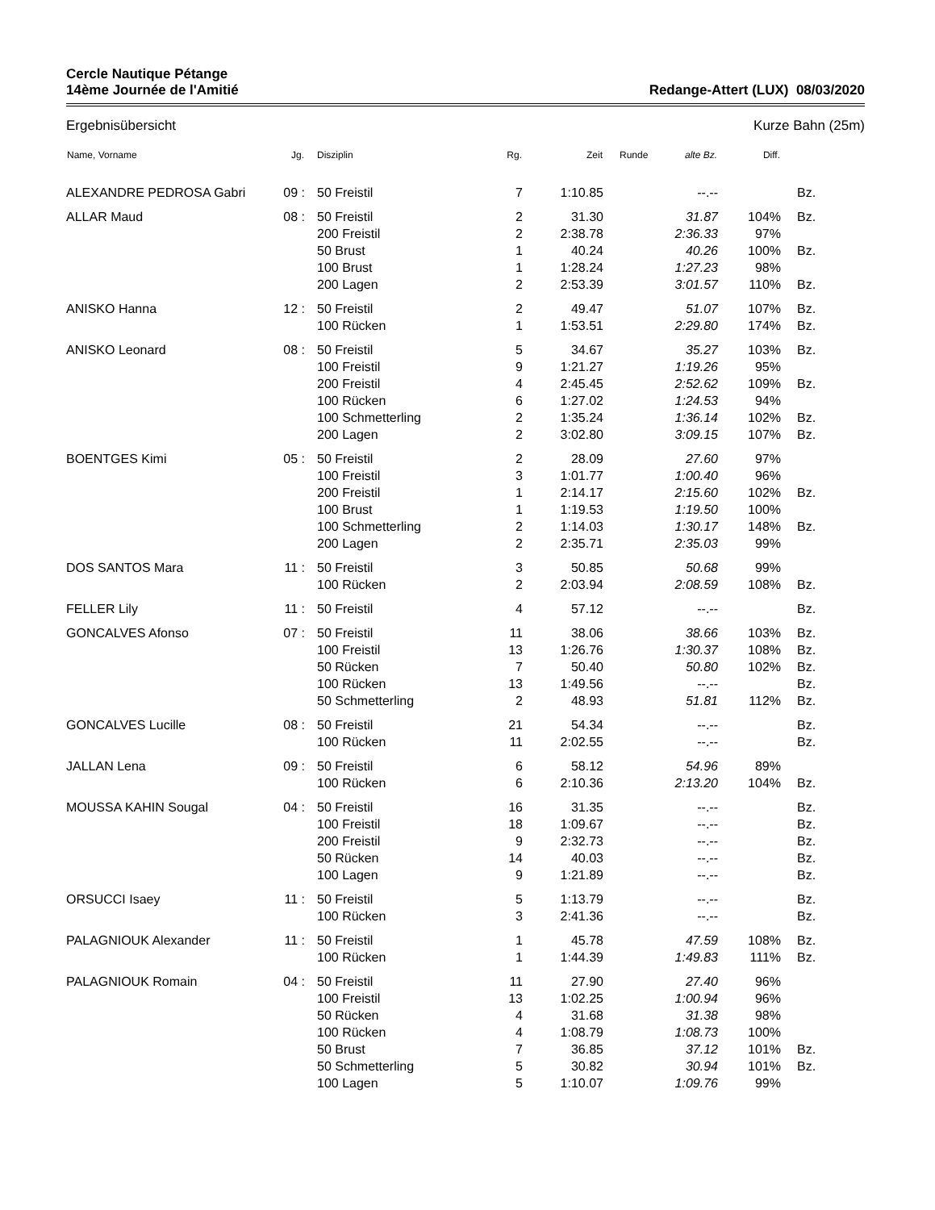Cercle Nautique Pétange
14ème Journée de l'Amitié
Redange-Attert (LUX) 08/03/2020
Ergebnisübersicht Kurze Bahn (25m)
| Name, Vorname | Jg. | Disziplin | Rg. | Zeit | Runde | alte Bz. | Diff. | |
| --- | --- | --- | --- | --- | --- | --- | --- | --- |
| ALEXANDRE PEDROSA Gabri | 09 : | 50 Freistil | 7 | 1:10.85 | | --.-- | | Bz. |
| ALLAR Maud | 08 : | 50 Freistil | 2 | 31.30 | | 31.87 | 104% | Bz. |
| | | 200 Freistil | 2 | 2:38.78 | | 2:36.33 | 97% | |
| | | 50 Brust | 1 | 40.24 | | 40.26 | 100% | Bz. |
| | | 100 Brust | 1 | 1:28.24 | | 1:27.23 | 98% | |
| | | 200 Lagen | 2 | 2:53.39 | | 3:01.57 | 110% | Bz. |
| ANISKO Hanna | 12 : | 50 Freistil | 2 | 49.47 | | 51.07 | 107% | Bz. |
| | | 100 Rücken | 1 | 1:53.51 | | 2:29.80 | 174% | Bz. |
| ANISKO Leonard | 08 : | 50 Freistil | 5 | 34.67 | | 35.27 | 103% | Bz. |
| | | 100 Freistil | 9 | 1:21.27 | | 1:19.26 | 95% | |
| | | 200 Freistil | 4 | 2:45.45 | | 2:52.62 | 109% | Bz. |
| | | 100 Rücken | 6 | 1:27.02 | | 1:24.53 | 94% | |
| | | 100 Schmetterling | 2 | 1:35.24 | | 1:36.14 | 102% | Bz. |
| | | 200 Lagen | 2 | 3:02.80 | | 3:09.15 | 107% | Bz. |
| BOENTGES Kimi | 05 : | 50 Freistil | 2 | 28.09 | | 27.60 | 97% | |
| | | 100 Freistil | 3 | 1:01.77 | | 1:00.40 | 96% | |
| | | 200 Freistil | 1 | 2:14.17 | | 2:15.60 | 102% | Bz. |
| | | 100 Brust | 1 | 1:19.53 | | 1:19.50 | 100% | |
| | | 100 Schmetterling | 2 | 1:14.03 | | 1:30.17 | 148% | Bz. |
| | | 200 Lagen | 2 | 2:35.71 | | 2:35.03 | 99% | |
| DOS SANTOS Mara | 11 : | 50 Freistil | 3 | 50.85 | | 50.68 | 99% | |
| | | 100 Rücken | 2 | 2:03.94 | | 2:08.59 | 108% | Bz. |
| FELLER Lily | 11 : | 50 Freistil | 4 | 57.12 | | --.-- | | Bz. |
| GONCALVES Afonso | 07 : | 50 Freistil | 11 | 38.06 | | 38.66 | 103% | Bz. |
| | | 100 Freistil | 13 | 1:26.76 | | 1:30.37 | 108% | Bz. |
| | | 50 Rücken | 7 | 50.40 | | 50.80 | 102% | Bz. |
| | | 100 Rücken | 13 | 1:49.56 | | --.-- | | Bz. |
| | | 50 Schmetterling | 2 | 48.93 | | 51.81 | 112% | Bz. |
| GONCALVES Lucille | 08 : | 50 Freistil | 21 | 54.34 | | --.-- | | Bz. |
| | | 100 Rücken | 11 | 2:02.55 | | --.-- | | Bz. |
| JALLAN Lena | 09 : | 50 Freistil | 6 | 58.12 | | 54.96 | 89% | |
| | | 100 Rücken | 6 | 2:10.36 | | 2:13.20 | 104% | Bz. |
| MOUSSA KAHIN Sougal | 04 : | 50 Freistil | 16 | 31.35 | | --.-- | | Bz. |
| | | 100 Freistil | 18 | 1:09.67 | | --.-- | | Bz. |
| | | 200 Freistil | 9 | 2:32.73 | | --.-- | | Bz. |
| | | 50 Rücken | 14 | 40.03 | | --.-- | | Bz. |
| | | 100 Lagen | 9 | 1:21.89 | | --.-- | | Bz. |
| ORSUCCI Isaey | 11 : | 50 Freistil | 5 | 1:13.79 | | --.-- | | Bz. |
| | | 100 Rücken | 3 | 2:41.36 | | --.-- | | Bz. |
| PALAGNIOUK Alexander | 11 : | 50 Freistil | 1 | 45.78 | | 47.59 | 108% | Bz. |
| | | 100 Rücken | 1 | 1:44.39 | | 1:49.83 | 111% | Bz. |
| PALAGNIOUK Romain | 04 : | 50 Freistil | 11 | 27.90 | | 27.40 | 96% | |
| | | 100 Freistil | 13 | 1:02.25 | | 1:00.94 | 96% | |
| | | 50 Rücken | 4 | 31.68 | | 31.38 | 98% | |
| | | 100 Rücken | 4 | 1:08.79 | | 1:08.73 | 100% | |
| | | 50 Brust | 7 | 36.85 | | 37.12 | 101% | Bz. |
| | | 50 Schmetterling | 5 | 30.82 | | 30.94 | 101% | Bz. |
| | | 100 Lagen | 5 | 1:10.07 | | 1:09.76 | 99% | |